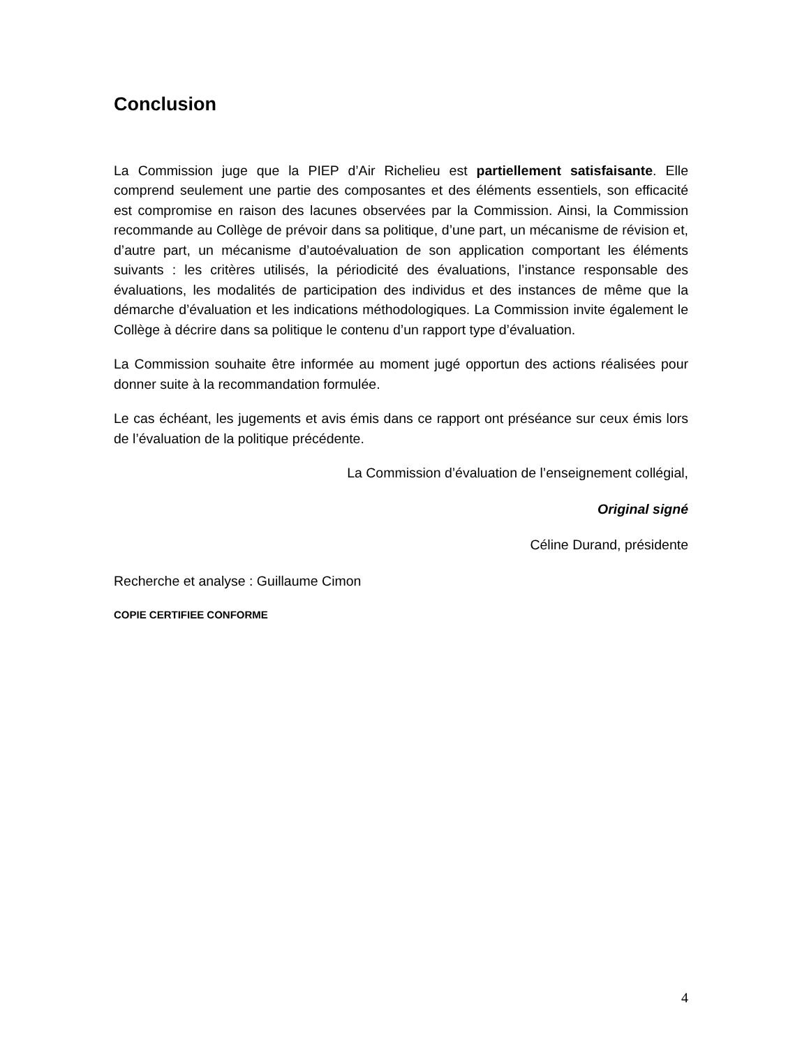Conclusion
La Commission juge que la PIEP d’Air Richelieu est partiellement satisfaisante. Elle comprend seulement une partie des composantes et des éléments essentiels, son efficacité est compromise en raison des lacunes observées par la Commission. Ainsi, la Commission recommande au Collège de prévoir dans sa politique, d’une part, un mécanisme de révision et, d’autre part, un mécanisme d’autoévaluation de son application comportant les éléments suivants : les critères utilisés, la périodicité des évaluations, l’instance responsable des évaluations, les modalités de participation des individus et des instances de même que la démarche d’évaluation et les indications méthodologiques. La Commission invite également le Collège à décrire dans sa politique le contenu d’un rapport type d’évaluation.
La Commission souhaite être informée au moment jugé opportun des actions réalisées pour donner suite à la recommandation formulée.
Le cas échéant, les jugements et avis émis dans ce rapport ont préséance sur ceux émis lors de l’évaluation de la politique précédente.
La Commission d’évaluation de l’enseignement collégial,
Original signé
Céline Durand, présidente
Recherche et analyse : Guillaume Cimon
COPIE CERTIFIEE CONFORME
4